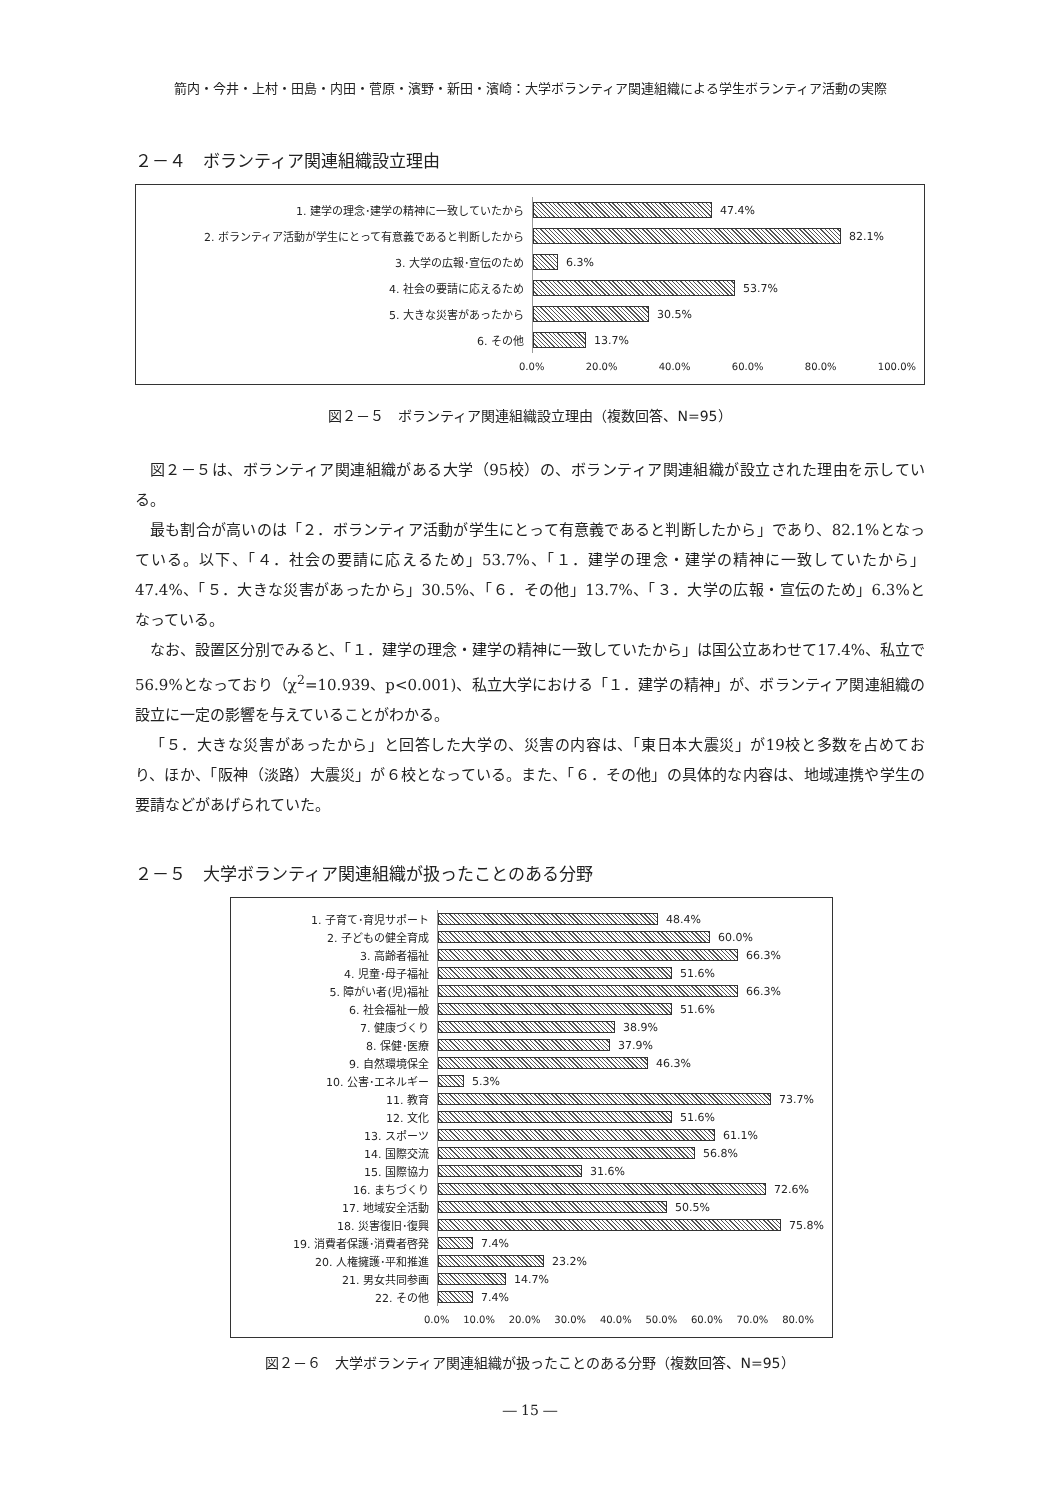箭内・今井・上村・田島・内田・菅原・濱野・新田・濱崎：大学ボランティア関連組織による学生ボランティア活動の実際
２－４　ボランティア関連組織設立理由
1. 建学の理念･建学の精神に一致していたから
47.4%
2. ボランティア活動が学生にとって有意義であると判断したから
82.1%
3. 大学の広報･宣伝のため
6.3%
4. 社会の要請に応えるため
53.7%
5. 大きな災害があったから
30.5%
6. その他
13.7%
0.0% 20.0% 40.0% 60.0% 80.0% 100.0%
図２－５　ボランティア関連組織設立理由（複数回答、N=95）
図２－５は、ボランティア関連組織がある大学（95校）の、ボランティア関連組織が設立された理由を示している。
最も割合が高いのは「２．ボランティア活動が学生にとって有意義であると判断したから」であり、82.1%となっている。以下、「４．社会の要請に応えるため」53.7%、「１．建学の理念・建学の精神に一致していたから」47.4%、「５．大きな災害があったから」30.5%、「６．その他」13.7%、「３．大学の広報・宣伝のため」6.3%となっている。
なお、設置区分別でみると、「１．建学の理念・建学の精神に一致していたから」は国公立あわせて17.4%、私立で56.9%となっており（χ<sup>2</sup>=10.939、p<0.001)、私立大学における「１．建学の精神」が、ボランティア関連組織の設立に一定の影響を与えていることがわかる。
「５．大きな災害があったから」と回答した大学の、災害の内容は、「東日本大震災」が19校と多数を占めており、ほか、「阪神（淡路）大震災」が６校となっている。また、「６．その他」の具体的な内容は、地域連携や学生の要請などがあげられていた。
２－５　大学ボランティア関連組織が扱ったことのある分野
1. 子育て･育児サポート
48.4%
2. 子どもの健全育成
60.0%
3. 高齢者福祉
66.3%
4. 児童･母子福祉
51.6%
5. 障がい者(児)福祉
66.3%
6. 社会福祉一般
51.6%
7. 健康づくり
38.9%
8. 保健･医療
37.9%
9. 自然環境保全
46.3%
10. 公害･エネルギー
5.3%
11. 教育
73.7%
12. 文化
51.6%
13. スポーツ
61.1%
14. 国際交流
56.8%
15. 国際協力
31.6%
16. まちづくり
72.6%
17. 地域安全活動
50.5%
18. 災害復旧･復興
75.8%
19. 消費者保護･消費者啓発
7.4%
20. 人権擁護･平和推進
23.2%
21. 男女共同参画
14.7%
22. その他
7.4%
0.0% 10.0% 20.0% 30.0% 40.0% 50.0% 60.0% 70.0% 80.0%
図２－６　大学ボランティア関連組織が扱ったことのある分野（複数回答、N=95）
― 15 ―